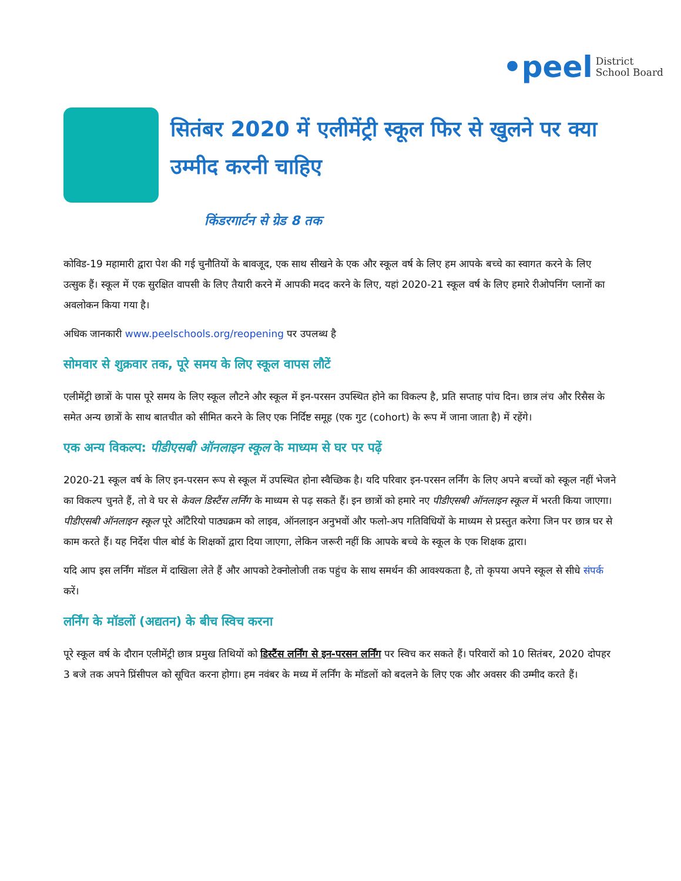•peel District
School Board
सितंबर 2020 में एलीमेंट्री स्कूल फिर से खुलने पर क्या उम्मीद करनी चाहिए
किंडरगार्टन से ग्रेड 8 तक
कोविड-19 महामारी द्वारा पेश की गई चुनौतियों के बावजूद, एक साथ सीखने के एक और स्कूल वर्ष के लिए हम आपके बच्चे का स्वागत करने के लिए उत्सुक हैं। स्कूल में एक सुरक्षित वापसी के लिए तैयारी करने में आपकी मदद करने के लिए, यहां 2020-21 स्कूल वर्ष के लिए हमारे रीओपनिंग प्लानों का अवलोकन किया गया है।
अधिक जानकारी www.peelschools.org/reopening पर उपलब्ध है
सोमवार से शुक्रवार तक, पूरे समय के लिए स्कूल वापस लौटें
एलीमेंट्री छात्रों के पास पूरे समय के लिए स्कूल लौटने और स्कूल में इन-परसन उपस्थित होने का विकल्प है, प्रति सप्ताह पांच दिन। छात्र लंच और रिसैस के समेत अन्य छात्रों के साथ बातचीत को सीमित करने के लिए एक निर्दिष्ट समूह (एक गुट (cohort) के रूप में जाना जाता है) में रहेंगे।
एक अन्य विकल्प: पीडीएसबी ऑनलाइन स्कूल के माध्यम से घर पर पढ़ें
2020-21 स्कूल वर्ष के लिए इन-परसन रूप से स्कूल में उपस्थित होना स्वैच्छिक है। यदि परिवार इन-परसन लर्निंग के लिए अपने बच्चों को स्कूल नहीं भेजने का विकल्प चुनते हैं, तो वे घर से केवल डिस्टैंस लर्निंग के माध्यम से पढ़ सकते हैं। इन छात्रों को हमारे नए पीडीएसबी ऑनलाइन स्कूल में भरती किया जाएगा। पीडीएसबी ऑनलाइन स्कूल पूरे ऑंटैरियो पाठ्यक्रम को लाइव, ऑनलाइन अनुभवों और फलो-अप गतिविधियों के माध्यम से प्रस्तुत करेगा जिन पर छात्र घर से काम करते हैं। यह निर्देश पील बोर्ड के शिक्षकों द्वारा दिया जाएगा, लेकिन जरूरी नहीं कि आपके बच्चे के स्कूल के एक शिक्षक द्वारा।
यदि आप इस लर्निंग मॉडल में दाखिला लेते हैं और आपको टेक्नोलोजी तक पहुंच के साथ समर्थन की आवश्यकता है, तो कृपया अपने स्कूल से सीधे संपर्क करें।
लर्निंग के मॉडलों (अद्यतन) के बीच स्विच करना
पूरे स्कूल वर्ष के दौरान एलीमेंट्री छात्र प्रमुख तिथियों को डिस्टैंस लर्निंग से इन-परसन लर्निंग पर स्विच कर सकते हैं। परिवारों को 10 सितंबर, 2020 दोपहर 3 बजे तक अपने प्रिंसीपल को सूचित करना होगा। हम नवंबर के मध्य में लर्निंग के मॉडलों को बदलने के लिए एक और अवसर की उम्मीद करते हैं।